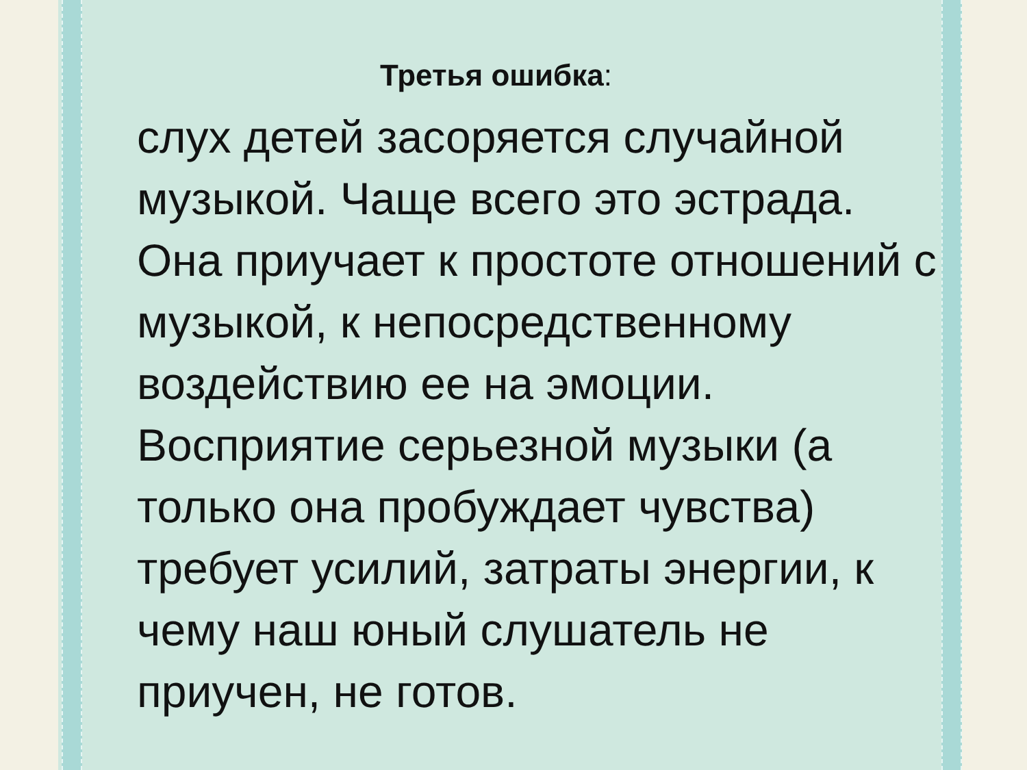Третья ошибка:
слух детей засоряется случайной музыкой. Чаще всего это эстрада. Она приучает к простоте отношений с музыкой, к непосредственному воздействию ее на эмоции.
Восприятие серьезной музыки (а только она пробуждает чувства) требует усилий, затраты энергии, к чему наш юный слушатель не приучен, не готов.